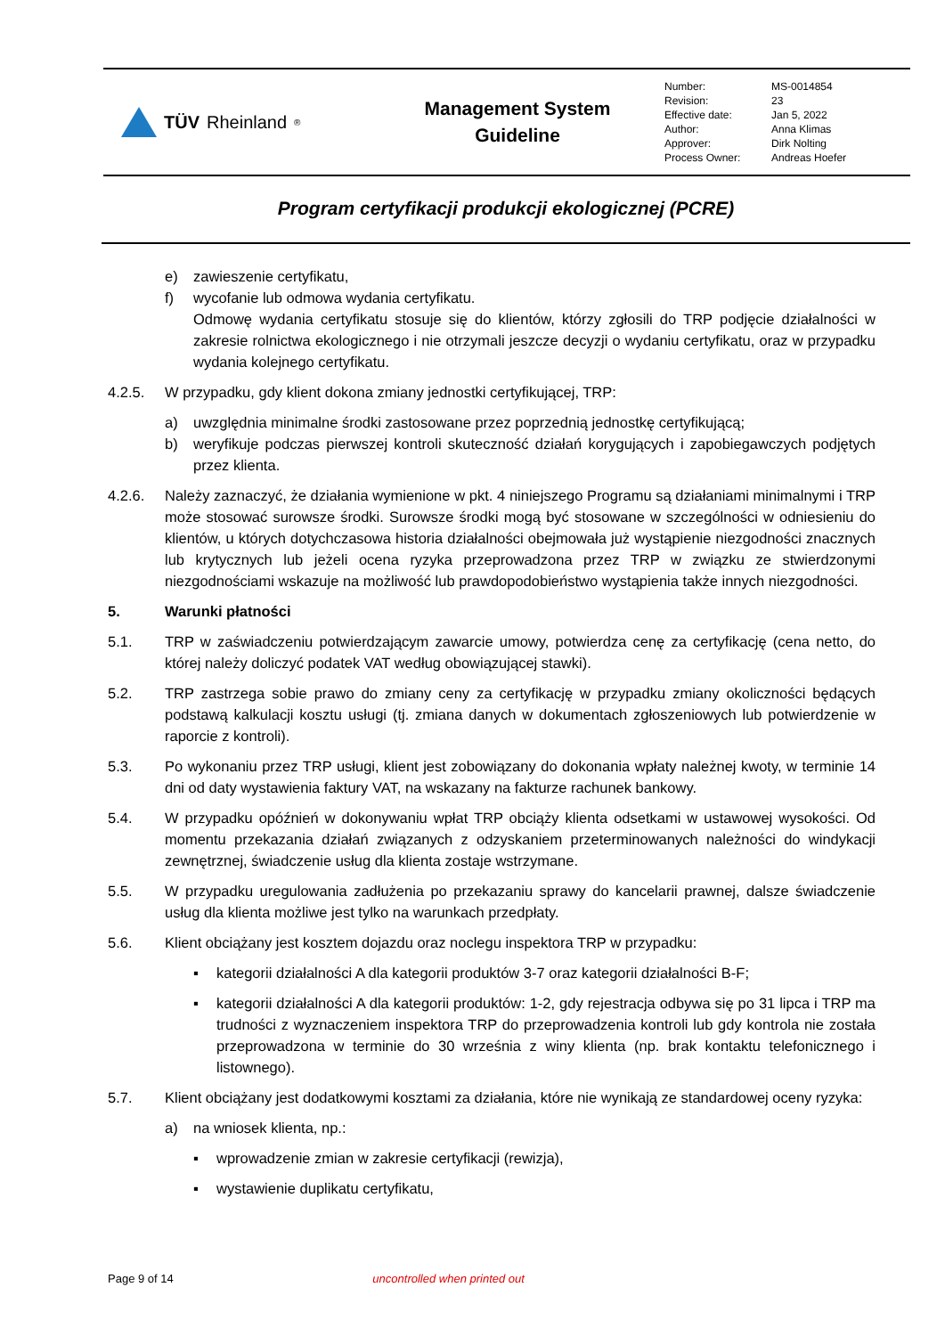TÜV Rheinland<sup>®</sup>
Management System
Guideline
| Number: | MS-0014854 |
| Revision: | 23 |
| Effective date: | Jan 5, 2022 |
| Author: | Anna Klimas |
| Approver: | Dirk Nolting |
| Process Owner: | Andreas Hoefer |
Program certyfikacji produkcji ekologicznej (PCRE)
e) zawieszenie certyfikatu,
f) wycofanie lub odmowa wydania certyfikatu.
Odmowę wydania certyfikatu stosuje się do klientów, którzy zgłosili do TRP podjęcie działalności w zakresie rolnictwa ekologicznego i nie otrzymali jeszcze decyzji o wydaniu certyfikatu, oraz w przypadku wydania kolejnego certyfikatu.
4.2.5. W przypadku, gdy klient dokona zmiany jednostki certyfikującej, TRP:
a) uwzględnia minimalne środki zastosowane przez poprzednią jednostkę certyfikującą;
b) weryfikuje podczas pierwszej kontroli skuteczność działań korygujących i zapobiegawczych podjętych przez klienta.
4.2.6. Należy zaznaczyć, że działania wymienione w pkt. 4 niniejszego Programu są działaniami minimalnymi i TRP może stosować surowsze środki. Surowsze środki mogą być stosowane w szczególności w odniesieniu do klientów, u których dotychczasowa historia działalności obejmowała już wystąpienie niezgodności znacznych lub krytycznych lub jeżeli ocena ryzyka przeprowadzona przez TRP w związku ze stwierdzonymi niezgodnościami wskazuje na możliwość lub prawdopodobieństwo wystąpienia także innych niezgodności.
5. Warunki płatności
5.1. TRP w zaświadczeniu potwierdzającym zawarcie umowy, potwierdza cenę za certyfikację (cena netto, do której należy doliczyć podatek VAT według obowiązującej stawki).
5.2. TRP zastrzega sobie prawo do zmiany ceny za certyfikację w przypadku zmiany okoliczności będących podstawą kalkulacji kosztu usługi (tj. zmiana danych w dokumentach zgłoszeniowych lub potwierdzenie w raporcie z kontroli).
5.3. Po wykonaniu przez TRP usługi, klient jest zobowiązany do dokonania wpłaty należnej kwoty, w terminie 14 dni od daty wystawienia faktury VAT, na wskazany na fakturze rachunek bankowy.
5.4. W przypadku opóźnień w dokonywaniu wpłat TRP obciąży klienta odsetkami w ustawowej wysokości. Od momentu przekazania działań związanych z odzyskaniem przeterminowanych należności do windykacji zewnętrznej, świadczenie usług dla klienta zostaje wstrzymane.
5.5. W przypadku uregulowania zadłużenia po przekazaniu sprawy do kancelarii prawnej, dalsze świadczenie usług dla klienta możliwe jest tylko na warunkach przedpłaty.
5.6. Klient obciążany jest kosztem dojazdu oraz noclegu inspektora TRP w przypadku:
▪ kategorii działalności A dla kategorii produktów 3-7 oraz kategorii działalności B-F;
▪ kategorii działalności A dla kategorii produktów: 1-2, gdy rejestracja odbywa się po 31 lipca i TRP ma trudności z wyznaczeniem inspektora TRP do przeprowadzenia kontroli lub gdy kontrola nie została przeprowadzona w terminie do 30 września z winy klienta (np. brak kontaktu telefonicznego i listownego).
5.7. Klient obciążany jest dodatkowymi kosztami za działania, które nie wynikają ze standardowej oceny ryzyka:
a) na wniosek klienta, np.:
▪ wprowadzenie zmian w zakresie certyfikacji (rewizja),
▪ wystawienie duplikatu certyfikatu,
Page 9 of 14 uncontrolled when printed out